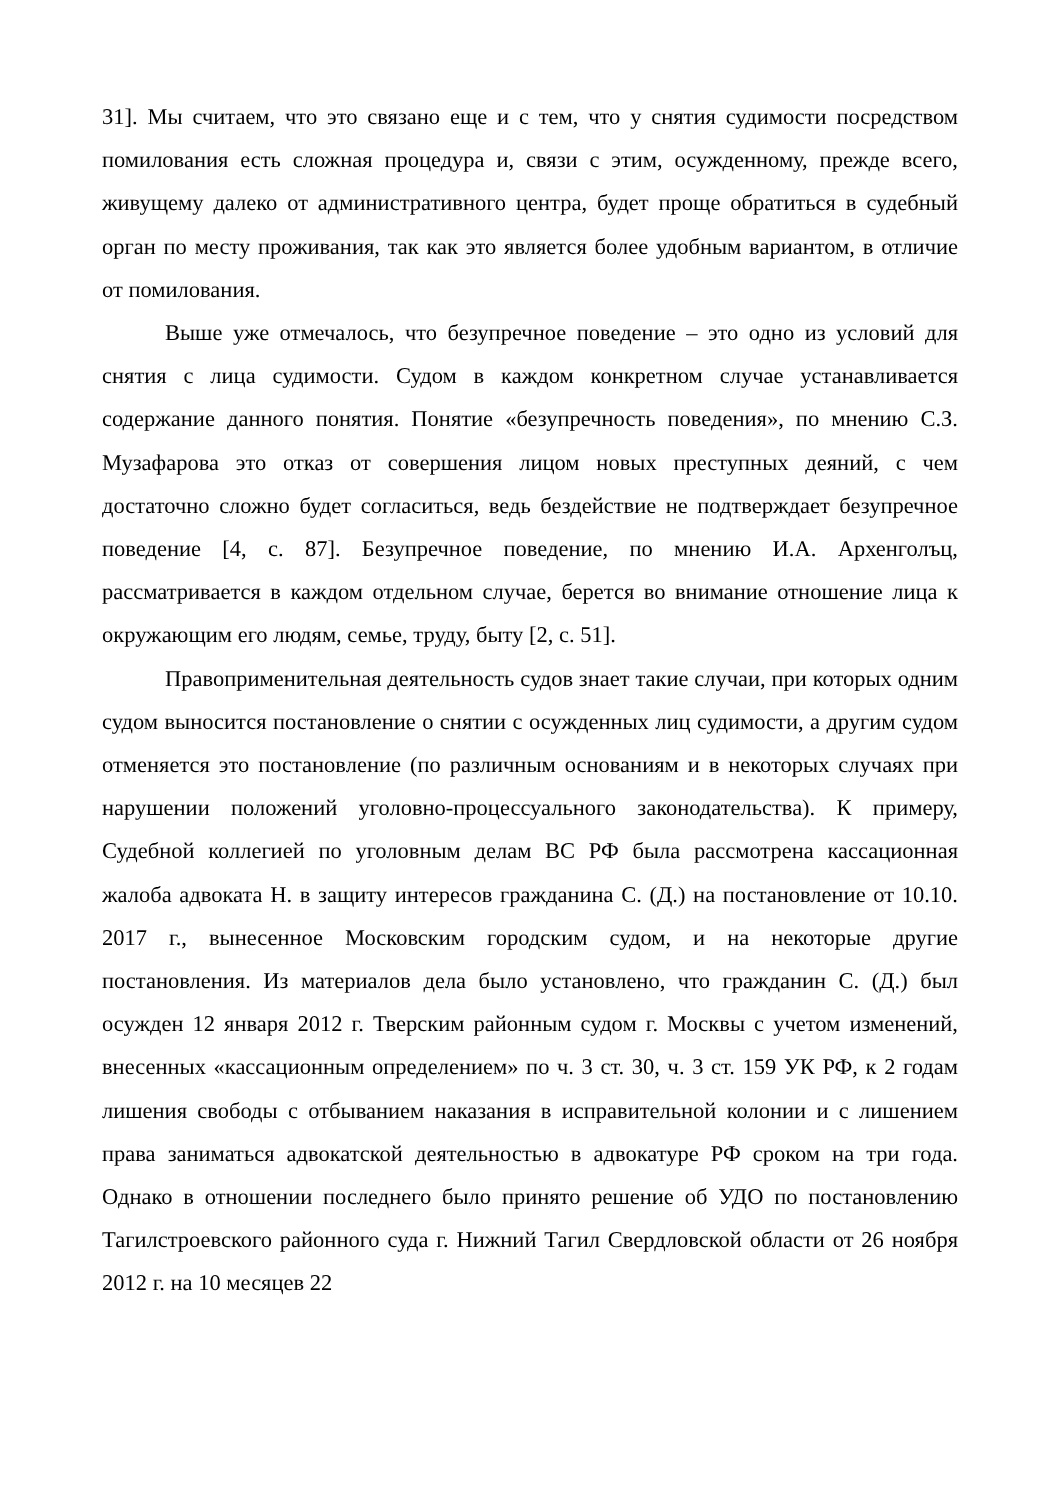31]. Мы считаем, что это связано еще и с тем, что у снятия судимости посредством помилования есть сложная процедура и, связи с этим, осужденному, прежде всего, живущему далеко от административного центра, будет проще обратиться в судебный орган по месту проживания, так как это является более удобным вариантом, в отличие от помилования.
Выше уже отмечалось, что безупречное поведение – это одно из условий для снятия с лица судимости. Судом в каждом конкретном случае устанавливается содержание данного понятия. Понятие «безупречность поведения», по мнению С.З. Музафарова это отказ от совершения лицом новых преступных деяний, с чем достаточно сложно будет согласиться, ведь бездействие не подтверждает безупречное поведение [4, с. 87]. Безупречное поведение, по мнению И.А. Архенголъц, рассматривается в каждом отдельном случае, берется во внимание отношение лица к окружающим его людям, семье, труду, быту [2, с. 51].
Правоприменительная деятельность судов знает такие случаи, при которых одним судом выносится постановление о снятии с осужденных лиц судимости, а другим судом отменяется это постановление (по различным основаниям и в некоторых случаях при нарушении положений уголовно-процессуального законодательства). К примеру, Судебной коллегией по уголовным делам ВС РФ была рассмотрена кассационная жалоба адвоката Н. в защиту интересов гражданина С. (Д.) на постановление от 10.10. 2017 г., вынесенное Московским городским судом, и на некоторые другие постановления. Из материалов дела было установлено, что гражданин С. (Д.) был осужден 12 января 2012 г. Тверским районным судом г. Москвы с учетом изменений, внесенных «кассационным определением» по ч. 3 ст. 30, ч. 3 ст. 159 УК РФ, к 2 годам лишения свободы с отбыванием наказания в исправительной колонии и с лишением права заниматься адвокатской деятельностью в адвокатуре РФ сроком на три года. Однако в отношении последнего было принято решение об УДО по постановлению Тагилстроевского районного суда г. Нижний Тагил Свердловской области от 26 ноября 2012 г. на 10 месяцев 22